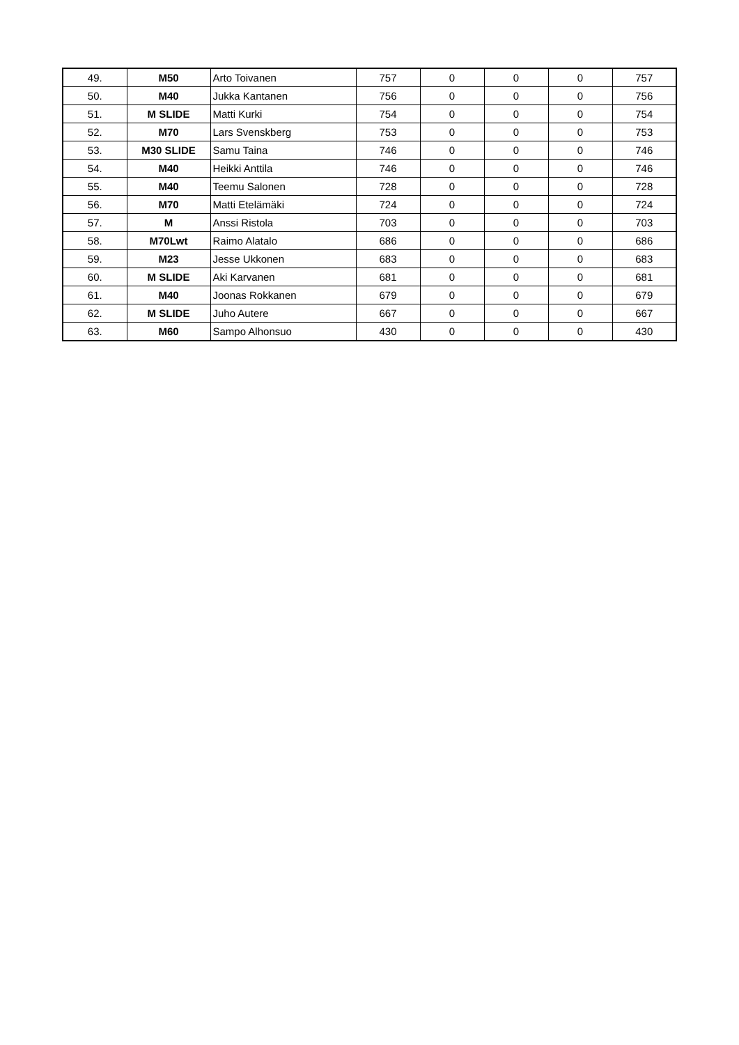| 49. | M50 | Arto Toivanen | 757 | 0 | 0 | 0 | 757 |
| 50. | M40 | Jukka Kantanen | 756 | 0 | 0 | 0 | 756 |
| 51. | M SLIDE | Matti Kurki | 754 | 0 | 0 | 0 | 754 |
| 52. | M70 | Lars Svenskberg | 753 | 0 | 0 | 0 | 753 |
| 53. | M30 SLIDE | Samu Taina | 746 | 0 | 0 | 0 | 746 |
| 54. | M40 | Heikki Anttila | 746 | 0 | 0 | 0 | 746 |
| 55. | M40 | Teemu Salonen | 728 | 0 | 0 | 0 | 728 |
| 56. | M70 | Matti Etelämäki | 724 | 0 | 0 | 0 | 724 |
| 57. | M | Anssi Ristola | 703 | 0 | 0 | 0 | 703 |
| 58. | M70Lwt | Raimo Alatalo | 686 | 0 | 0 | 0 | 686 |
| 59. | M23 | Jesse Ukkonen | 683 | 0 | 0 | 0 | 683 |
| 60. | M SLIDE | Aki Karvanen | 681 | 0 | 0 | 0 | 681 |
| 61. | M40 | Joonas Rokkanen | 679 | 0 | 0 | 0 | 679 |
| 62. | M SLIDE | Juho Autere | 667 | 0 | 0 | 0 | 667 |
| 63. | M60 | Sampo Alhonsuo | 430 | 0 | 0 | 0 | 430 |